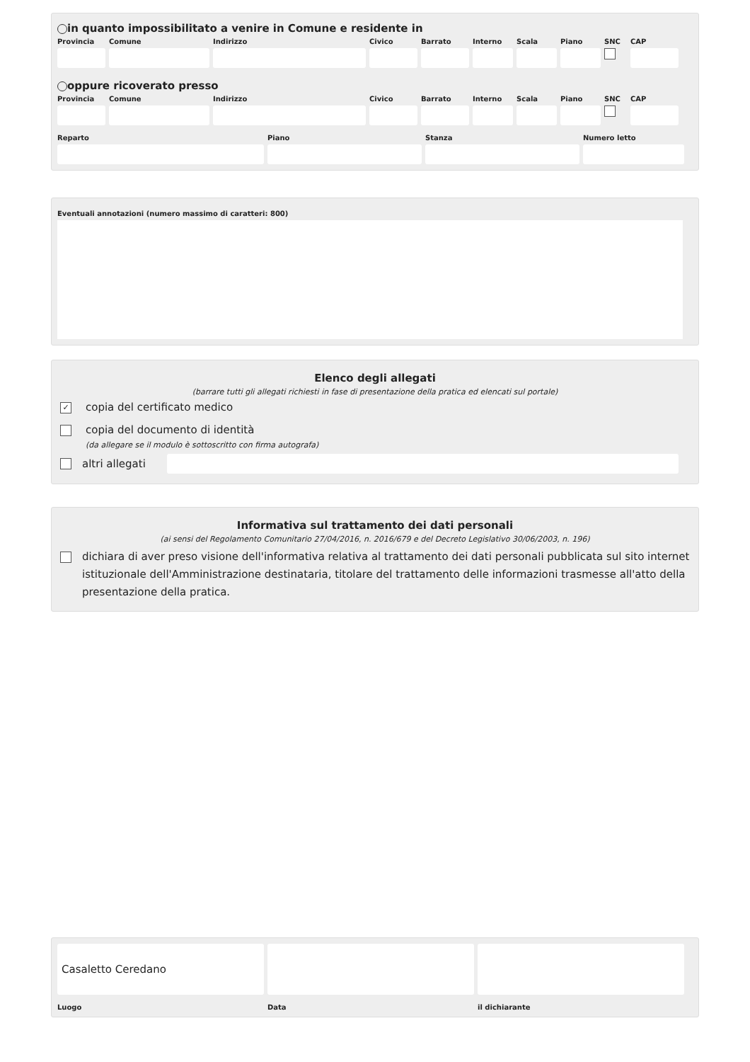in quanto impossibilitato a venire in Comune e residente in
Provincia
Comune Indirizzo Civico Barrato Interno
Scala Piano SNC CAP
oppure ricoverato presso
Provincia
Comune Indirizzo Civico Barrato Interno
Scala Piano SNC CAP
Reparto Piano Stanza Numero letto
Eventuali annotazioni (numero massimo di caratteri: 800)
Elenco degli allegati
(barrare tutti gli allegati richiesti in fase di presentazione della pratica ed elencati sul portale)
✓ copia del certificato medico
copia del documento di identità
(da allegare se il modulo è sottoscritto con firma autografa)
altri allegati
Informativa sul trattamento dei dati personali
(ai sensi del Regolamento Comunitario 27/04/2016, n. 2016/679 e del Decreto Legislativo 30/06/2003, n. 196)
dichiara di aver preso visione dell'informativa relativa al trattamento dei dati personali pubblicata sul sito internet istituzionale dell'Amministrazione destinataria, titolare del trattamento delle informazioni trasmesse all'atto della presentazione della pratica.
Casaletto Ceredano
Luogo
Data il dichiarante